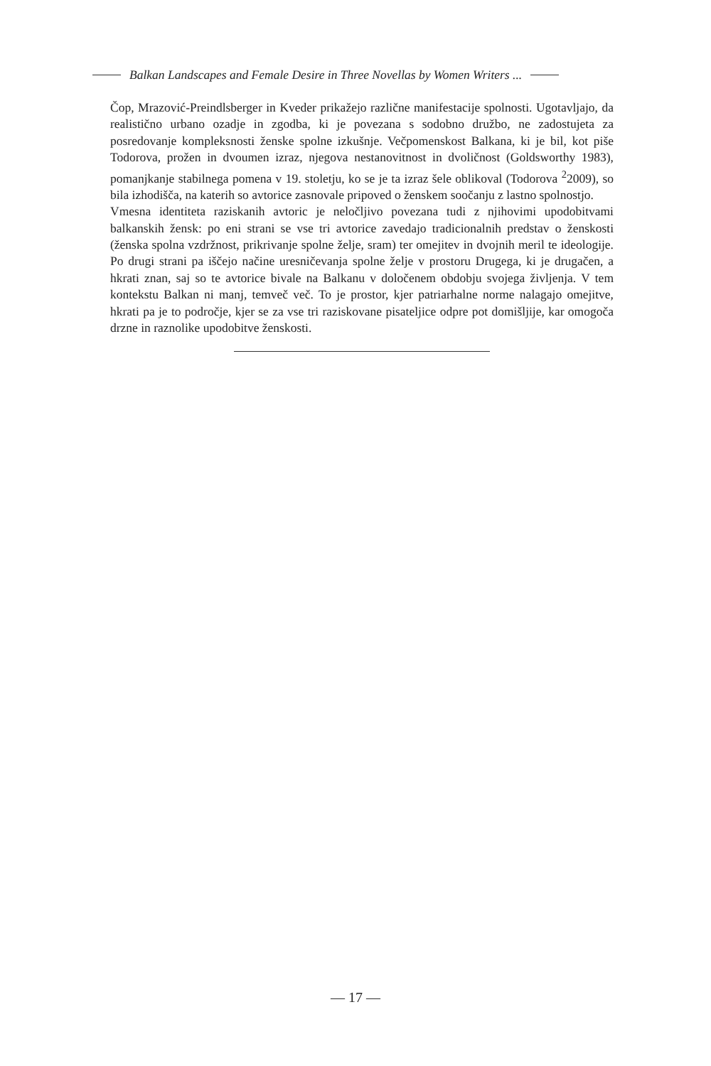Balkan Landscapes and Female Desire in Three Novellas by Women Writers ...
Čop, Mrazović-Preindlsberger in Kveder prikažejo različne manifestacije spolnosti. Ugotavljajo, da realistično urbano ozadje in zgodba, ki je povezana s sodobno družbo, ne zadostujeta za posredovanje kompleksnosti ženske spolne izkušnje. Večpomenskost Balkana, ki je bil, kot piše Todorova, prožen in dvoumen izraz, njegova nestanovitnost in dvoličnost (Goldsworthy 1983), pomanjkanje stabilnega pomena v 19. stoletju, ko se je ta izraz šele oblikoval (Todorova <sup>2</sup>2009), so bila izhodišča, na katerih so avtorice zasnovale pripoved o ženskem soočanju z lastno spolnostjo.
Vmesna identiteta raziskanih avtoric je neločljivo povezana tudi z njihovimi upodobitvami balkanskih žensk: po eni strani se vse tri avtorice zavedajo tradicionalnih predstav o ženskosti (ženska spolna vzdržnost, prikrivanje spolne želje, sram) ter omejitev in dvojnih meril te ideologije. Po drugi strani pa iščejo načine uresničevanja spolne želje v prostoru Drugega, ki je drugačen, a hkrati znan, saj so te avtorice bivale na Balkanu v določenem obdobju svojega življenja. V tem kontekstu Balkan ni manj, temveč več. To je prostor, kjer patriarhalne norme nalagajo omejitve, hkrati pa je to področje, kjer se za vse tri raziskovane pisateljice odpre pot domišljije, kar omogoča drzne in raznolike upodobitve ženskosti.
— 17 —